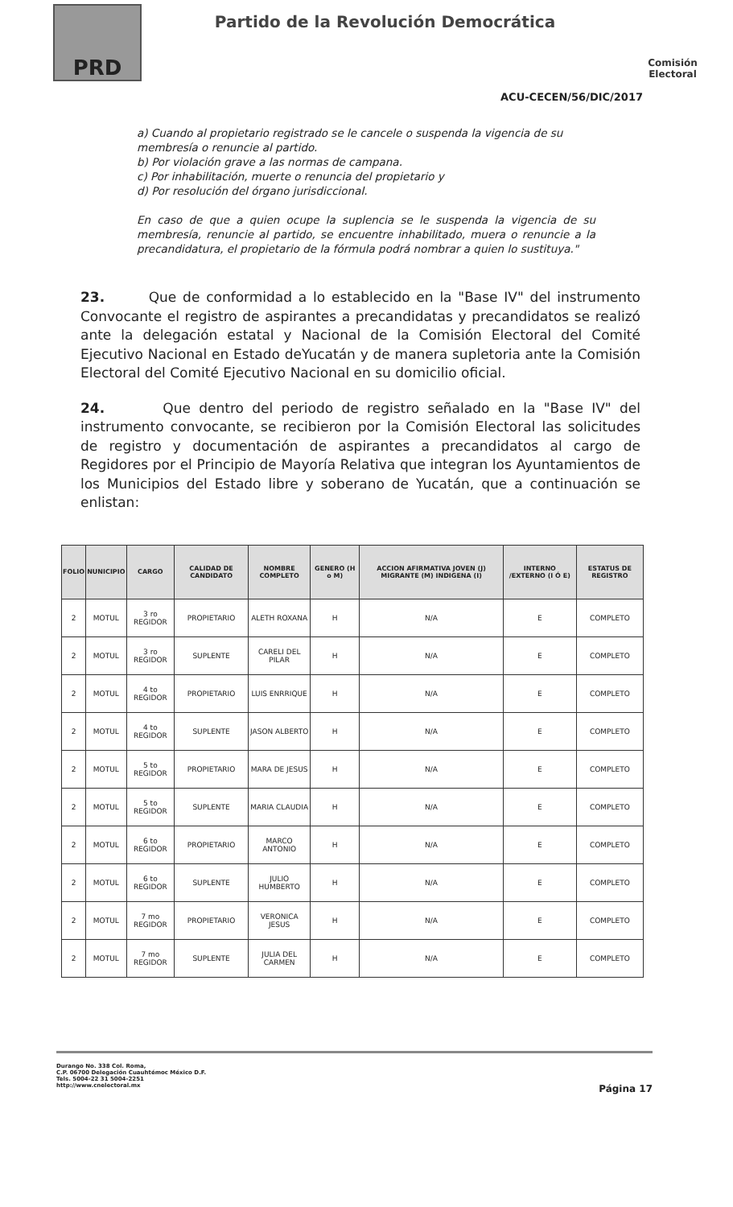PRD
Partido de la Revolución Democrática
Comisión Electoral
ACU-CECEN/56/DIC/2017
a) Cuando al propietario registrado se le cancele o suspenda la vigencia de su membresía o renuncie al partido.
b) Por violación grave a las normas de campana.
c) Por inhabilitación, muerte o renuncia del propietario y
d) Por resolución del órgano jurisdiccional.
En caso de que a quien ocupe la suplencia se le suspenda la vigencia de su membresía, renuncie al partido, se encuentre inhabilitado, muera o renuncie a la precandidatura, el propietario de la fórmula podrá nombrar a quien lo sustituya."
23. Que de conformidad a lo establecido en la "Base IV" del instrumento Convocante el registro de aspirantes a precandidatas y precandidatos se realizó ante la delegación estatal y Nacional de la Comisión Electoral del Comité Ejecutivo Nacional en Estado deYucatán y de manera supletoria ante la Comisión Electoral del Comité Ejecutivo Nacional en su domicilio oficial.
24. Que dentro del periodo de registro señalado en la "Base IV" del instrumento convocante, se recibieron por la Comisión Electoral las solicitudes de registro y documentación de aspirantes a precandidatos al cargo de Regidores por el Principio de Mayoría Relativa que integran los Ayuntamientos de los Municipios del Estado libre y soberano de Yucatán, que a continuación se enlistan:
| FOLIO | NUNICIPIO | CARGO | CALIDAD DE CANDIDATO | NOMBRE COMPLETO | GENERO (H o M) | ACCION AFIRMATIVA JOVEN (J) MIGRANTE (M) INDIGENA (I) | INTERNO /EXTERNO (I Ó E) | ESTATUS DE REGISTRO |
| --- | --- | --- | --- | --- | --- | --- | --- | --- |
| 2 | MOTUL | 3 ro REGIDOR | PROPIETARIO | ALETH ROXANA | H | N/A | E | COMPLETO |
| 2 | MOTUL | 3 ro REGIDOR | SUPLENTE | CARELI DEL PILAR | H | N/A | E | COMPLETO |
| 2 | MOTUL | 4 to REGIDOR | PROPIETARIO | LUIS ENRRIQUE | H | N/A | E | COMPLETO |
| 2 | MOTUL | 4 to REGIDOR | SUPLENTE | JASON ALBERTO | H | N/A | E | COMPLETO |
| 2 | MOTUL | 5 to REGIDOR | PROPIETARIO | MARA DE JESUS | H | N/A | E | COMPLETO |
| 2 | MOTUL | 5 to REGIDOR | SUPLENTE | MARIA CLAUDIA | H | N/A | E | COMPLETO |
| 2 | MOTUL | 6 to REGIDOR | PROPIETARIO | MARCO ANTONIO | H | N/A | E | COMPLETO |
| 2 | MOTUL | 6 to REGIDOR | SUPLENTE | JULIO HUMBERTO | H | N/A | E | COMPLETO |
| 2 | MOTUL | 7 mo REGIDOR | PROPIETARIO | VERONICA JESUS | H | N/A | E | COMPLETO |
| 2 | MOTUL | 7 mo REGIDOR | SUPLENTE | JULIA DEL CARMEN | H | N/A | E | COMPLETO |
Durango No. 338 Col. Roma,
C.P. 06700 Delegación Cuauhtémoc México D.F.
Tels. 5004-22 31 5004-2251
http://www.cnelectoral.mx
Página 17